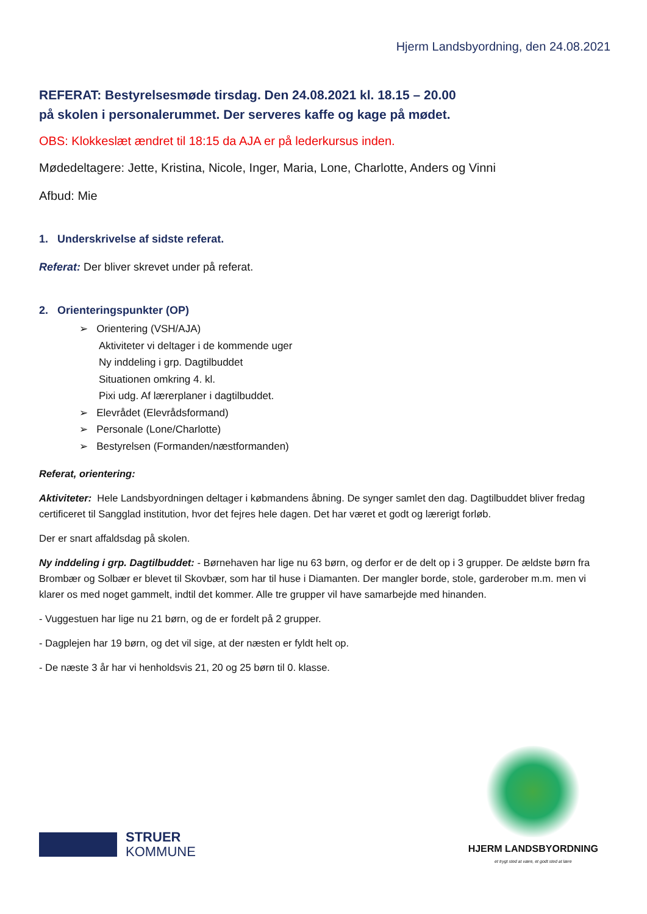Hjerm Landsbyordning, den 24.08.2021
REFERAT: Bestyrelsesmøde tirsdag. Den 24.08.2021 kl. 18.15 – 20.00
på skolen i personalerummet. Der serveres kaffe og kage på mødet.
OBS: Klokkeslæt ændret til 18:15 da AJA er på lederkursus inden.
Mødedeltagere: Jette, Kristina, Nicole, Inger, Maria, Lone, Charlotte, Anders og Vinni
Afbud: Mie
1. Underskrivelse af sidste referat.
Referat: Der bliver skrevet under på referat.
2. Orienteringspunkter (OP)
➢ Orientering (VSH/AJA)
Aktiviteter vi deltager i de kommende uger
Ny inddeling i grp. Dagtilbuddet
Situationen omkring 4. kl.
Pixi udg. Af lærerplaner i dagtilbuddet.
➢ Elevrådet (Elevrådsformand)
➢ Personale (Lone/Charlotte)
➢ Bestyrelsen (Formanden/næstformanden)
Referat, orientering:
Aktiviteter: Hele Landsbyordningen deltager i købmandens åbning. De synger samlet den dag. Dagtilbuddet bliver fredag certificeret til Sangglad institution, hvor det fejres hele dagen. Det har været et godt og lærerigt forløb.
Der er snart affaldsdag på skolen.
Ny inddeling i grp. Dagtilbuddet: - Børnehaven har lige nu 63 børn, og derfor er de delt op i 3 grupper. De ældste børn fra Brombær og Solbær er blevet til Skovbær, som har til huse i Diamanten. Der mangler borde, stole, garderober m.m. men vi klarer os med noget gammelt, indtil det kommer. Alle tre grupper vil have samarbejde med hinanden.
- Vuggestuen har lige nu 21 børn, og de er fordelt på 2 grupper.
- Dagplejen har 19 børn, og det vil sige, at der næsten er fyldt helt op.
- De næste 3 år har vi henholdsvis 21, 20 og 25 børn til 0. klasse.
STRUER
KOMMUNE
HJERM LANDSBYORDNING
et trygt sted at være, et godt sted at lære